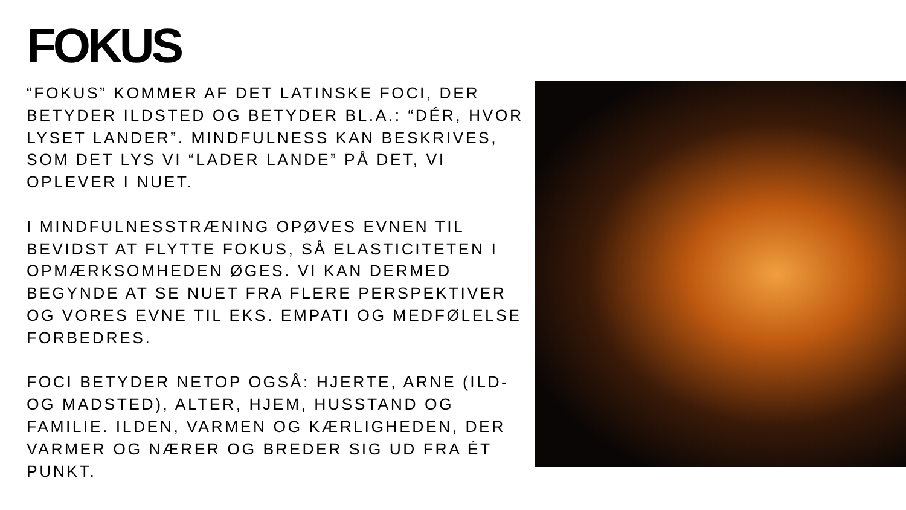FOKUS
“FOKUS” KOMMER AF DET LATINSKE FOCI, DER BETYDER ILDSTED OG BETYDER BL.A.: “DÉR, HVOR LYSET LANDER”. MINDFULNESS KAN BESKRIVES, SOM DET LYS VI “LADER LANDE” PÅ DET, VI OPLEVER I NUET.
I MINDFULNESSTRÆNING OPØVES EVNEN TIL BEVIDST AT FLYTTE FOKUS, SÅ ELASTICITETEN I OPMÆRKSOMHEDEN ØGES. VI KAN DERMED BEGYNDE AT SE NUET FRA FLERE PERSPEKTIVER OG VORES EVNE TIL EKS. EMPATI OG MEDFØLELSE FORBEDRES.
FOCI BETYDER NETOP OGSÅ: HJERTE, ARNE (ILD- OG MADSTED), ALTER, HJEM, HUSSTAND OG FAMILIE. ILDEN, VARMEN OG KÆRLIGHEDEN, DER VARMER OG NÆRER OG BREDER SIG UD FRA ÉT PUNKT.